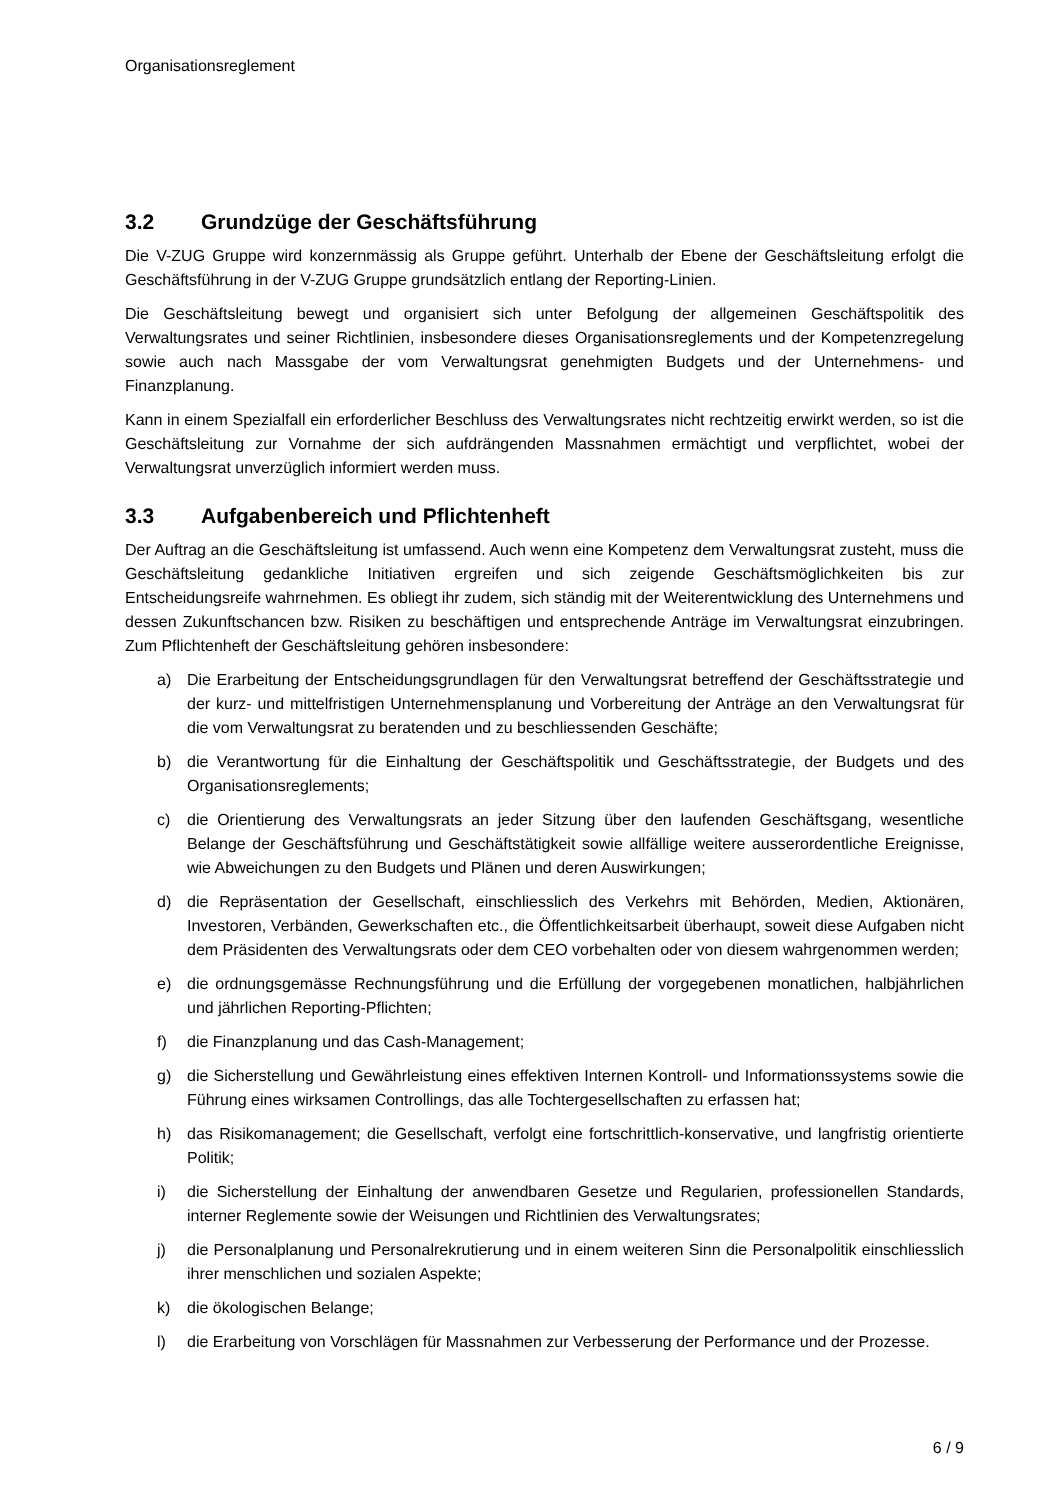Organisationsreglement
3.2 Grundzüge der Geschäftsführung
Die V-ZUG Gruppe wird konzernmässig als Gruppe geführt. Unterhalb der Ebene der Geschäftsleitung erfolgt die Geschäftsführung in der V-ZUG Gruppe grundsätzlich entlang der Reporting-Linien.
Die Geschäftsleitung bewegt und organisiert sich unter Befolgung der allgemeinen Geschäftspolitik des Verwaltungsrates und seiner Richtlinien, insbesondere dieses Organisationsreglements und der Kompetenzregelung sowie auch nach Massgabe der vom Verwaltungsrat genehmigten Budgets und der Unternehmens- und Finanzplanung.
Kann in einem Spezialfall ein erforderlicher Beschluss des Verwaltungsrates nicht rechtzeitig erwirkt werden, so ist die Geschäftsleitung zur Vornahme der sich aufdrängenden Massnahmen ermächtigt und verpflichtet, wobei der Verwaltungsrat unverzüglich informiert werden muss.
3.3 Aufgabenbereich und Pflichtenheft
Der Auftrag an die Geschäftsleitung ist umfassend. Auch wenn eine Kompetenz dem Verwaltungsrat zusteht, muss die Geschäftsleitung gedankliche Initiativen ergreifen und sich zeigende Geschäftsmöglichkeiten bis zur Entscheidungsreife wahrnehmen. Es obliegt ihr zudem, sich ständig mit der Weiterentwicklung des Unternehmens und dessen Zukunftschancen bzw. Risiken zu beschäftigen und entsprechende Anträge im Verwaltungsrat einzubringen. Zum Pflichtenheft der Geschäftsleitung gehören insbesondere:
a) Die Erarbeitung der Entscheidungsgrundlagen für den Verwaltungsrat betreffend der Geschäftsstrategie und der kurz- und mittelfristigen Unternehmensplanung und Vorbereitung der Anträge an den Verwaltungsrat für die vom Verwaltungsrat zu beratenden und zu beschliessenden Geschäfte;
b) die Verantwortung für die Einhaltung der Geschäftspolitik und Geschäftsstrategie, der Budgets und des Organisationsreglements;
c) die Orientierung des Verwaltungsrats an jeder Sitzung über den laufenden Geschäftsgang, wesentliche Belange der Geschäftsführung und Geschäftstätigkeit sowie allfällige weitere ausserordentliche Ereignisse, wie Abweichungen zu den Budgets und Plänen und deren Auswirkungen;
d) die Repräsentation der Gesellschaft, einschliesslich des Verkehrs mit Behörden, Medien, Aktionären, Investoren, Verbänden, Gewerkschaften etc., die Öffentlichkeitsarbeit überhaupt, soweit diese Aufgaben nicht dem Präsidenten des Verwaltungsrats oder dem CEO vorbehalten oder von diesem wahrgenommen werden;
e) die ordnungsgemässe Rechnungsführung und die Erfüllung der vorgegebenen monatlichen, halbjährlichen und jährlichen Reporting-Pflichten;
f) die Finanzplanung und das Cash-Management;
g) die Sicherstellung und Gewährleistung eines effektiven Internen Kontroll- und Informationssystems sowie die Führung eines wirksamen Controllings, das alle Tochtergesellschaften zu erfassen hat;
h) das Risikomanagement; die Gesellschaft, verfolgt eine fortschrittlich-konservative, und langfristig orientierte Politik;
i) die Sicherstellung der Einhaltung der anwendbaren Gesetze und Regularien, professionellen Standards, interner Reglemente sowie der Weisungen und Richtlinien des Verwaltungsrates;
j) die Personalplanung und Personalrekrutierung und in einem weiteren Sinn die Personalpolitik einschliesslich ihrer menschlichen und sozialen Aspekte;
k) die ökologischen Belange;
l) die Erarbeitung von Vorschlägen für Massnahmen zur Verbesserung der Performance und der Prozesse.
6 / 9